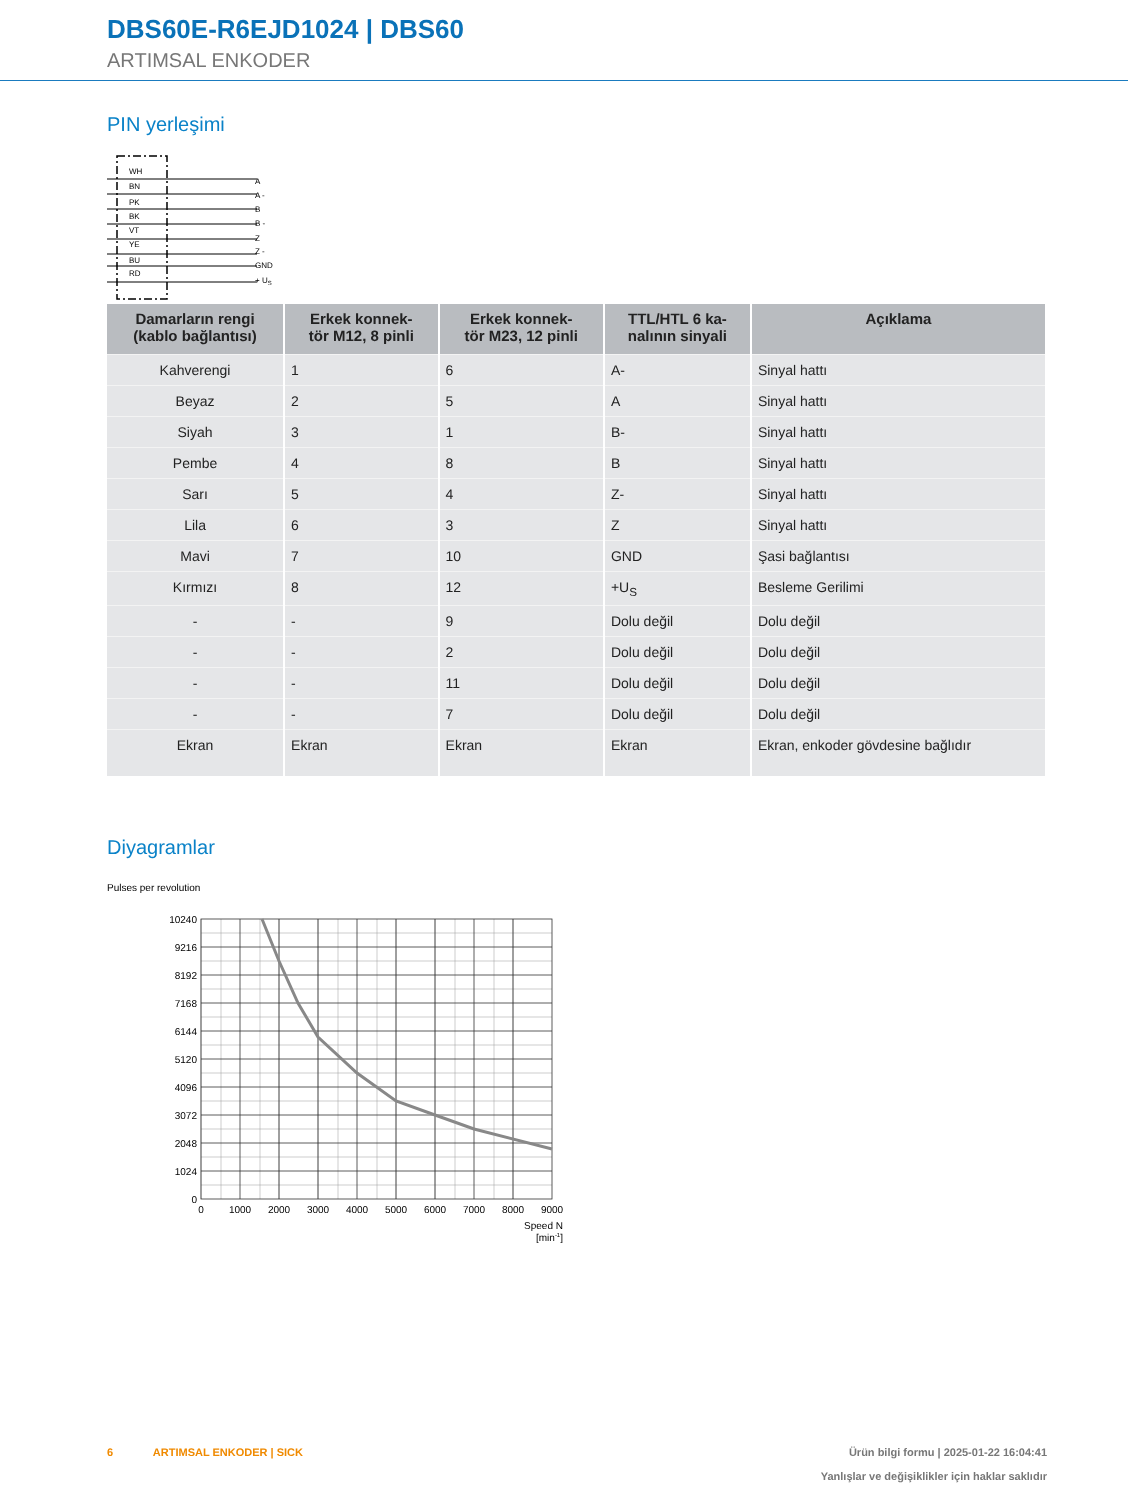DBS60E-R6EJD1024 | DBS60
ARTIMSAL ENKODER
PIN yerleşimi
WH
BN
PK
BK
VT
YE
BU
RD
A
A -
B
B -
Z
Z -
GND
+ US
| Damarların rengi (kablo bağlantısı) | Erkek konnek- tör M12, 8 pinli | Erkek konnek- tör M23, 12 pinli | TTL/HTL 6 ka- nalının sinyali | Açıklama |
| --- | --- | --- | --- | --- |
| Kahverengi | 1 | 6 | A- | Sinyal hattı |
| Beyaz | 2 | 5 | A | Sinyal hattı |
| Siyah | 3 | 1 | B- | Sinyal hattı |
| Pembe | 4 | 8 | B | Sinyal hattı |
| Sarı | 5 | 4 | Z- | Sinyal hattı |
| Lila | 6 | 3 | Z | Sinyal hattı |
| Mavi | 7 | 10 | GND | Şasi bağlantısı |
| Kırmızı | 8 | 12 | +U<sub>S</sub> | Besleme Gerilimi |
| - | - | 9 | Dolu değil | Dolu değil |
| - | - | 2 | Dolu değil | Dolu değil |
| - | - | 11 | Dolu değil | Dolu değil |
| - | - | 7 | Dolu değil | Dolu değil |
| Ekran | Ekran | Ekran | Ekran | Ekran, enkoder gövdesine bağlıdır |
Diyagramlar
Pulses per revolution
10240
9216
8192
7168
6144
5120
4096
3072
2048
1024
0
0
1000
2000
3000
4000
5000
6000
7000
8000
9000
Speed N
[min-1]
6 ARTIMSAL ENKODER | SICK Ürün bilgi formu | 2025-01-22 16:04:41
Yanlışlar ve değişiklikler için haklar saklıdır